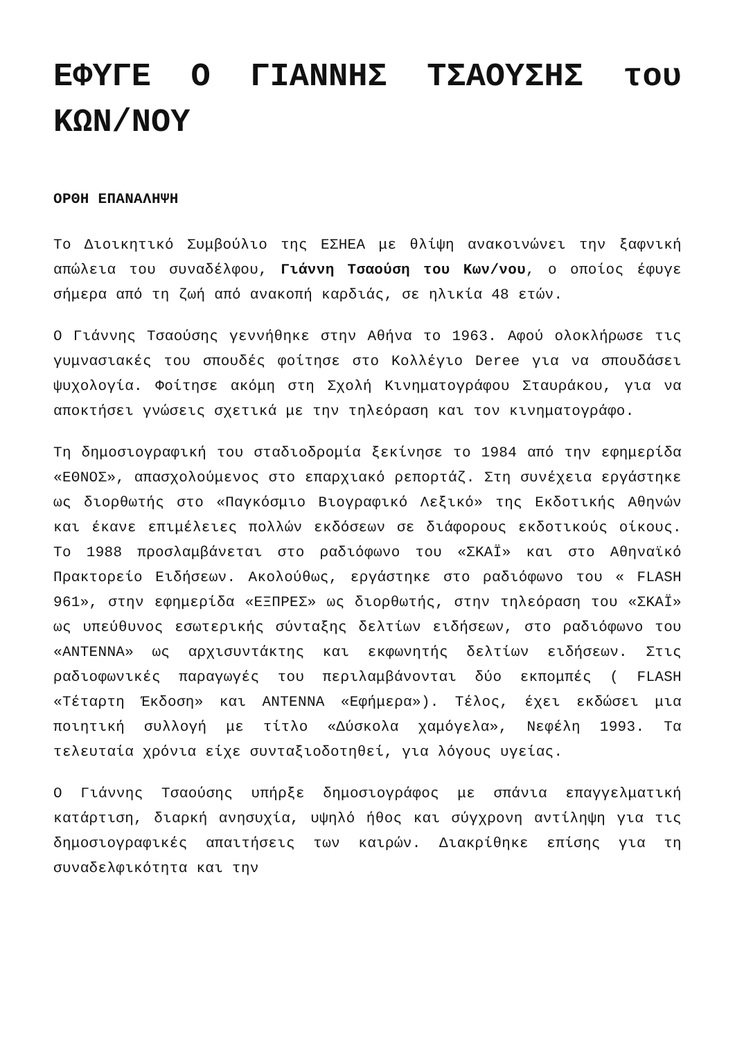ΕΦΥΓΕ Ο ΓΙΑΝΝΗΣ ΤΣΑΟΥΣΗΣ του ΚΩΝ/ΝΟΥ
ΟΡΘΗ ΕΠΑΝΑΛΗΨΗ
Το Διοικητικό Συμβούλιο της ΕΣΗΕΑ με θλίψη ανακοινώνει την ξαφνική απώλεια του συναδέλφου, Γιάννη Τσαούση του Κων/νου, ο οποίος έφυγε σήμερα από τη ζωή από ανακοπή καρδιάς, σε ηλικία 48 ετών.
Ο Γιάννης Τσαούσης γεννήθηκε στην Αθήνα το 1963. Αφού ολοκλήρωσε τις γυμνασιακές του σπουδές φοίτησε στο Κολλέγιο Deree για να σπουδάσει ψυχολογία. Φοίτησε ακόμη στη Σχολή Κινηματογράφου Σταυράκου, για να αποκτήσει γνώσεις σχετικά με την τηλεόραση και τον κινηματογράφο.
Τη δημοσιογραφική του σταδιοδρομία ξεκίνησε το 1984 από την εφημερίδα «ΕΘΝΟΣ», απασχολούμενος στο επαρχιακό ρεπορτάζ. Στη συνέχεια εργάστηκε ως διορθωτής στο «Παγκόσμιο Βιογραφικό Λεξικό» της Εκδοτικής Αθηνών και έκανε επιμέλειες πολλών εκδόσεων σε διάφορους εκδοτικούς οίκους. Το 1988 προσλαμβάνεται στο ραδιόφωνο του «ΣΚΑΪ» και στο Αθηναϊκό Πρακτορείο Ειδήσεων. Ακολούθως, εργάστηκε στο ραδιόφωνο του « FLASH 961», στην εφημερίδα «ΕΞΠΡΕΣ» ως διορθωτής, στην τηλεόραση του «ΣΚΑΪ» ως υπεύθυνος εσωτερικής σύνταξης δελτίων ειδήσεων, στο ραδιόφωνο του «ΑΝΤΕΝΝΑ» ως αρχισυντάκτης και εκφωνητής δελτίων ειδήσεων. Στις ραδιοφωνικές παραγωγές του περιλαμβάνονται δύο εκπομπές ( FLASH «Τέταρτη Έκδοση» και ΑΝΤΕΝΝΑ «Εφήμερα»). Τέλος, έχει εκδώσει μια ποιητική συλλογή με τίτλο «Δύσκολα χαμόγελα», Νεφέλη 1993. Τα τελευταία χρόνια είχε συνταξιοδοτηθεί, για λόγους υγείας.
Ο Γιάννης Τσαούσης υπήρξε δημοσιογράφος με σπάνια επαγγελματική κατάρτιση, διαρκή ανησυχία, υψηλό ήθος και σύγχρονη αντίληψη για τις δημοσιογραφικές απαιτήσεις των καιρών. Διακρίθηκε επίσης για τη συναδελφικότητα και την